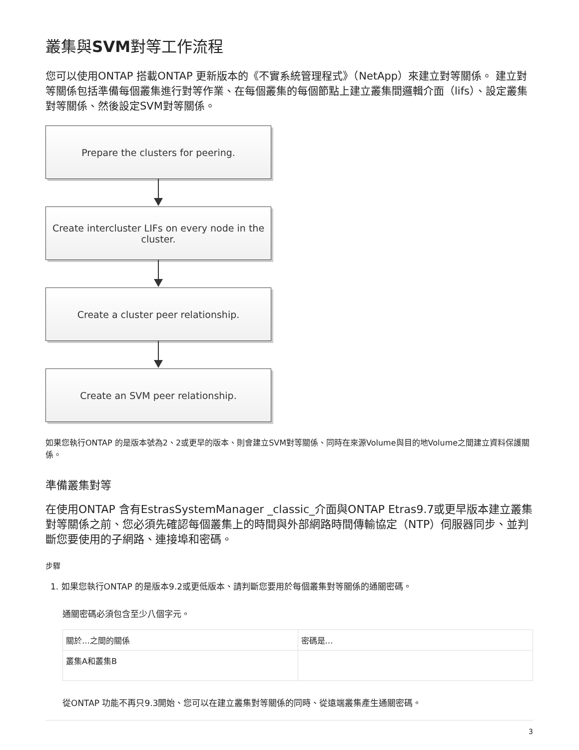叢集與SVM對等工作流程
您可以使用ONTAP 搭載ONTAP 更新版本的《不實系統管理程式》（NetApp）來建立對等關係。 建立對等關係包括準備每個叢集進行對等作業、在每個叢集的每個節點上建立叢集間邏輯介面（lifs）、設定叢集對等關係、然後設定SVM對等關係。
Prepare the clusters for peering.
Create intercluster LIFs on every node in the cluster.
Create a cluster peer relationship.
Create an SVM peer relationship.
如果您執行ONTAP 的是版本號為2、2或更早的版本、則會建立SVM對等關係、同時在來源Volume與目的地Volume之間建立資料保護關係。
準備叢集對等
在使用ONTAP 含有EstrasSystemManager _classic_介面與ONTAP Etras9.7或更早版本建立叢集對等關係之前、您必須先確認每個叢集上的時間與外部網路時間傳輸協定（NTP）伺服器同步、並判斷您要使用的子網路、連接埠和密碼。
步驟
1. 如果您執行ONTAP 的是版本9.2或更低版本、請判斷您要用於每個叢集對等關係的通關密碼。
通關密碼必須包含至少八個字元。
| 關於…之間的關係 | 密碼是… |
| 叢集A和叢集B | |
從ONTAP 功能不再只9.3開始、您可以在建立叢集對等關係的同時、從遠端叢集產生通關密碼。
3